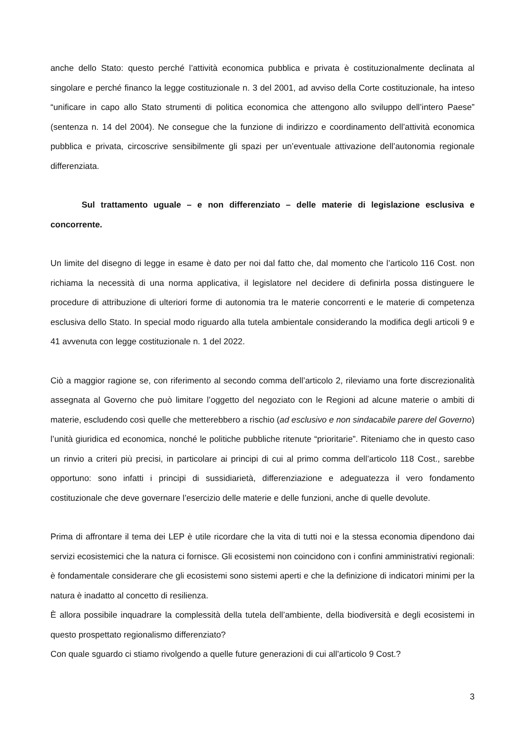anche dello Stato: questo perché l’attività economica pubblica e privata è costituzionalmente declinata al singolare e perché financo la legge costituzionale n. 3 del 2001, ad avviso della Corte costituzionale, ha inteso “unificare in capo allo Stato strumenti di politica economica che attengono allo sviluppo dell’intero Paese” (sentenza n. 14 del 2004). Ne consegue che la funzione di indirizzo e coordinamento dell’attività economica pubblica e privata, circoscrive sensibilmente gli spazi per un’eventuale attivazione dell’autonomia regionale differenziata.
Sul trattamento uguale – e non differenziato – delle materie di legislazione esclusiva e concorrente.
Un limite del disegno di legge in esame è dato per noi dal fatto che, dal momento che l’articolo 116 Cost. non richiama la necessità di una norma applicativa, il legislatore nel decidere di definirla possa distinguere le procedure di attribuzione di ulteriori forme di autonomia tra le materie concorrenti e le materie di competenza esclusiva dello Stato. In special modo riguardo alla tutela ambientale considerando la modifica degli articoli 9 e 41 avvenuta con legge costituzionale n. 1 del 2022.
Ciò a maggior ragione se, con riferimento al secondo comma dell’articolo 2, rileviamo una forte discrezionalità assegnata al Governo che può limitare l’oggetto del negoziato con le Regioni ad alcune materie o ambiti di materie, escludendo così quelle che metterebbero a rischio (ad esclusivo e non sindacabile parere del Governo) l’unità giuridica ed economica, nonché le politiche pubbliche ritenute “prioritarie”. Riteniamo che in questo caso un rinvio a criteri più precisi, in particolare ai principi di cui al primo comma dell’articolo 118 Cost., sarebbe opportuno: sono infatti i principi di sussidiarietà, differenziazione e adeguatezza il vero fondamento costituzionale che deve governare l’esercizio delle materie e delle funzioni, anche di quelle devolute.
Prima di affrontare il tema dei LEP è utile ricordare che la vita di tutti noi e la stessa economia dipendono dai servizi ecosistemici che la natura ci fornisce. Gli ecosistemi non coincidono con i confini amministrativi regionali: è fondamentale considerare che gli ecosistemi sono sistemi aperti e che la definizione di indicatori minimi per la natura è inadatto al concetto di resilienza.
È allora possibile inquadrare la complessità della tutela dell’ambiente, della biodiversità e degli ecosistemi in questo prospettato regionalismo differenziato?
Con quale sguardo ci stiamo rivolgendo a quelle future generazioni di cui all’articolo 9 Cost.?
3